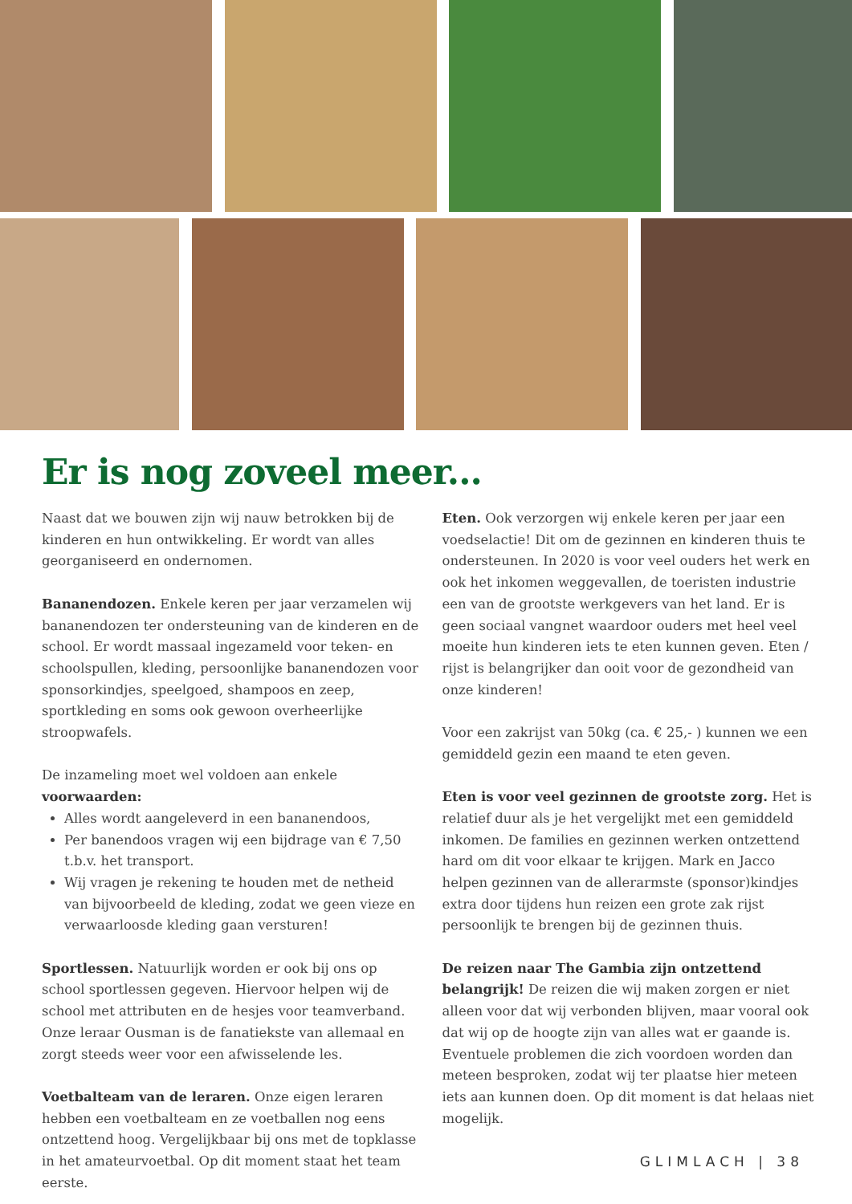Er is nog zoveel meer...
Naast dat we bouwen zijn wij nauw betrokken bij de kinderen en hun ontwikkeling. Er wordt van alles georganiseerd en ondernomen.
Bananendozen. Enkele keren per jaar verzamelen wij bananendozen ter ondersteuning van de kinderen en de school. Er wordt massaal ingezameld voor teken- en schoolspullen, kleding, persoonlijke bananendozen voor sponsorkindjes, speelgoed, shampoos en zeep, sportkleding en soms ook gewoon overheerlijke stroopwafels.
De inzameling moet wel voldoen aan enkele voorwaarden:
Alles wordt aangeleverd in een bananendoos,
Per banendoos vragen wij een bijdrage van € 7,50 t.b.v. het transport.
Wij vragen je rekening te houden met de netheid van bijvoorbeeld de kleding, zodat we geen vieze en verwaarloosde kleding gaan versturen!
Sportlessen. Natuurlijk worden er ook bij ons op school sportlessen gegeven. Hiervoor helpen wij de school met attributen en de hesjes voor teamverband. Onze leraar Ousman is de fanatiekste van allemaal en zorgt steeds weer voor een afwisselende les.
Voetbalteam van de leraren. Onze eigen leraren hebben een voetbalteam en ze voetballen nog eens ontzettend hoog. Vergelijkbaar bij ons met de topklasse in het amateurvoetbal. Op dit moment staat het team eerste.
Eten. Ook verzorgen wij enkele keren per jaar een voedselactie! Dit om de gezinnen en kinderen thuis te ondersteunen. In 2020 is voor veel ouders het werk en ook het inkomen weggevallen, de toeristen industrie een van de grootste werkgevers van het land. Er is geen sociaal vangnet waardoor ouders met heel veel moeite hun kinderen iets te eten kunnen geven. Eten / rijst is belangrijker dan ooit voor de gezondheid van onze kinderen!
Voor een zakrijst van 50kg (ca. € 25,- ) kunnen we een gemiddeld gezin een maand te eten geven.
Eten is voor veel gezinnen de grootste zorg. Het is relatief duur als je het vergelijkt met een gemiddeld inkomen. De families en gezinnen werken ontzettend hard om dit voor elkaar te krijgen. Mark en Jacco helpen gezinnen van de allerarmste (sponsor)kindjes extra door tijdens hun reizen een grote zak rijst persoonlijk te brengen bij de gezinnen thuis.
De reizen naar The Gambia zijn ontzettend belangrijk! De reizen die wij maken zorgen er niet alleen voor dat wij verbonden blijven, maar vooral ook dat wij op de hoogte zijn van alles wat er gaande is. Eventuele problemen die zich voordoen worden dan meteen besproken, zodat wij ter plaatse hier meteen iets aan kunnen doen. Op dit moment is dat helaas niet mogelijk.
GLIMLACH | 38